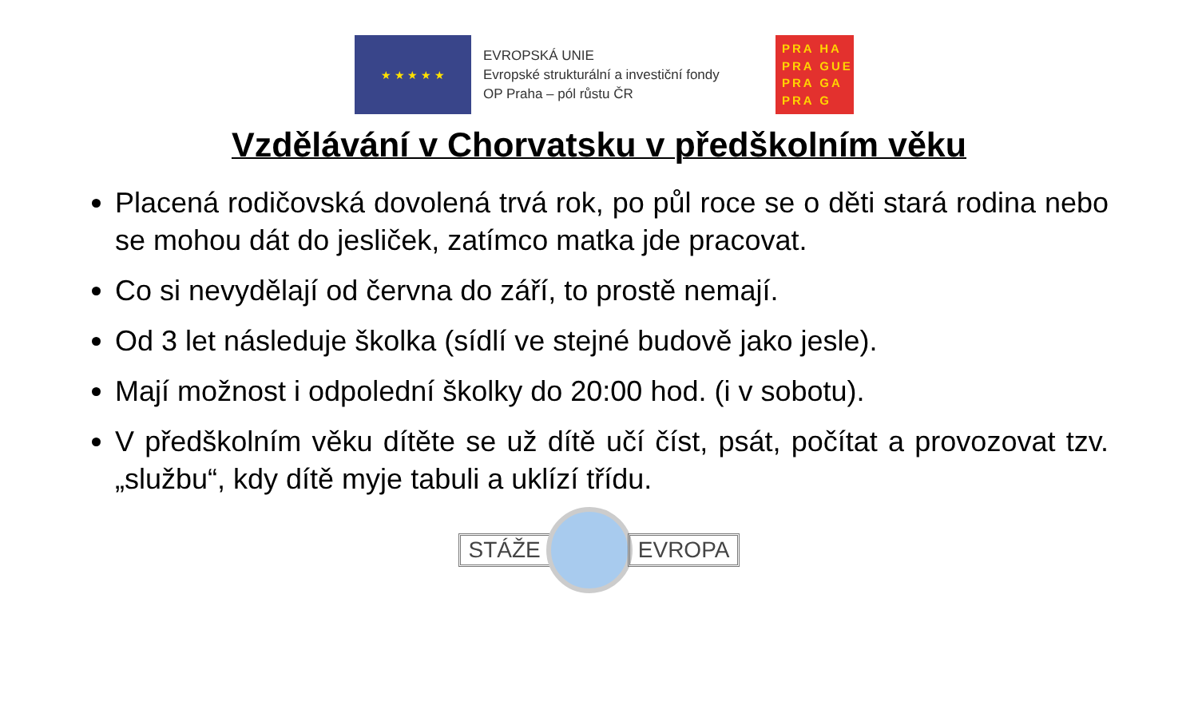★ ★ ★ ★ ★
EVROPSKÁ UNIE
Evropské strukturální a investiční fondy
OP Praha – pól růstu ČR
PRA HA
PRA GUE
PRA GA
PRA G
Vzdělávání v Chorvatsku v předškolním věku
Placená rodičovská dovolená trvá rok, po půl roce se o děti stará rodina nebo se mohou dát do jesliček, zatímco matka jde pracovat.
Co si nevydělají od června do září, to prostě nemají.
Od 3 let následuje školka (sídlí ve stejné budově jako jesle).
Mají možnost i odpolední školky do 20:00 hod. (i v sobotu).
V předškolním věku dítěte se už dítě učí číst, psát, počítat a provozovat tzv. „službu“, kdy dítě myje tabuli a uklízí třídu.
STÁŽE EVROPA